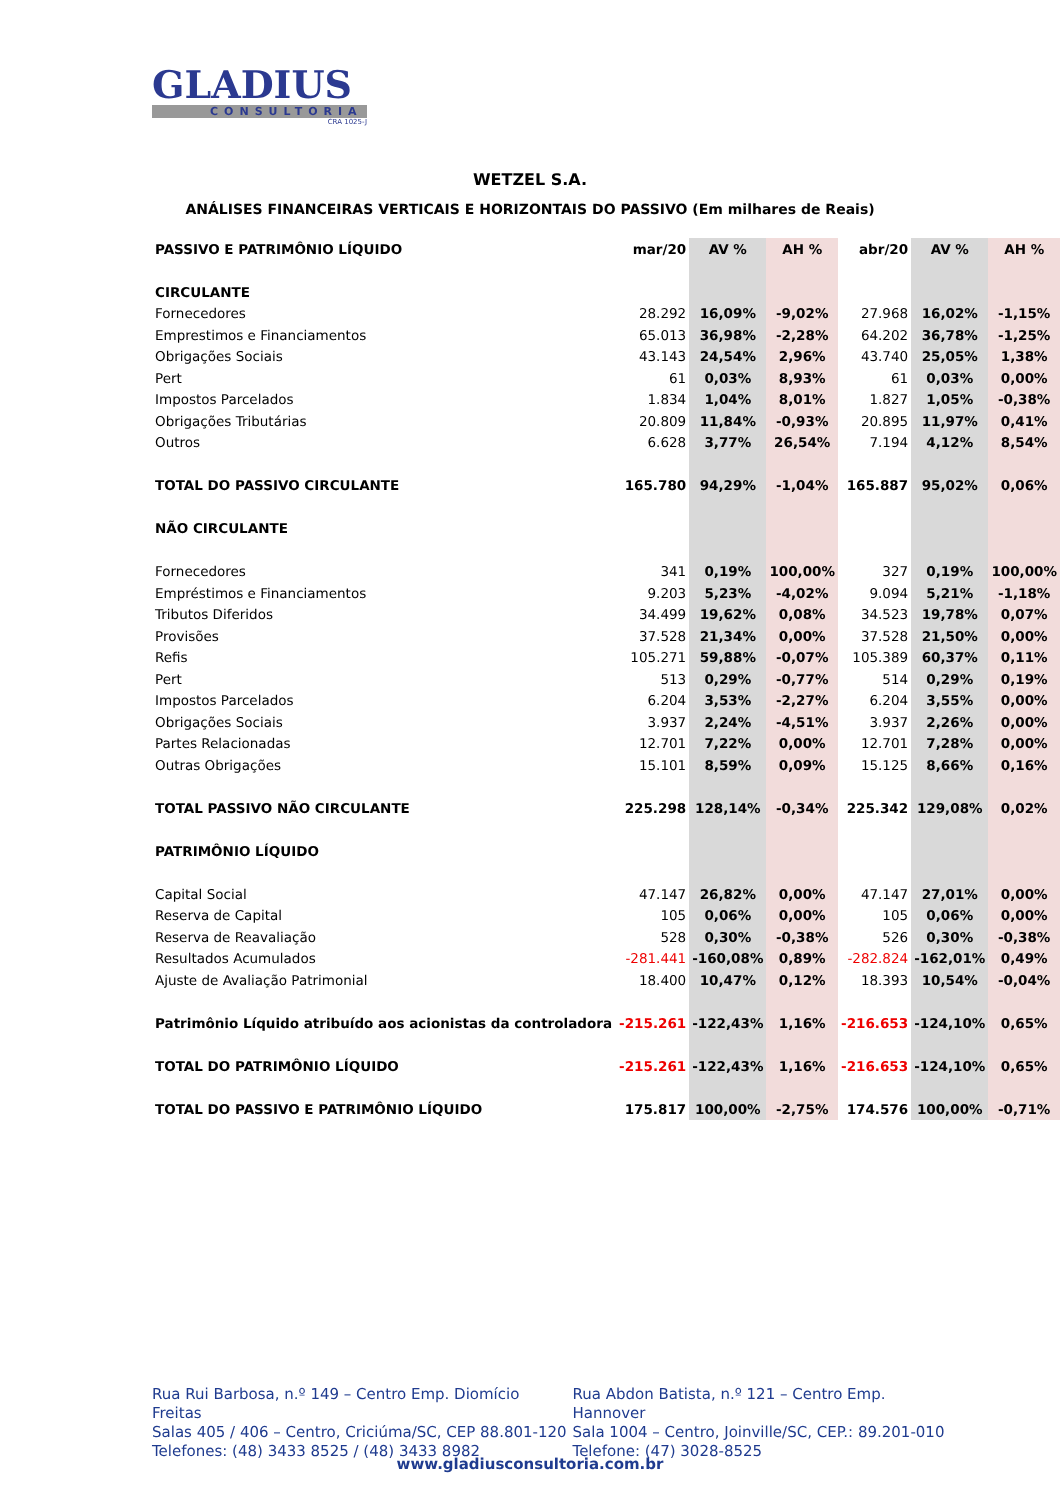GLADIUS
CONSULTORIA
CRA 1025-J
WETZEL S.A.
ANÁLISES FINANCEIRAS VERTICAIS E HORIZONTAIS DO PASSIVO (Em milhares de Reais)
| PASSIVO E PATRIMÔNIO LÍQUIDO | mar/20 | AV % | AH % | abr/20 | AV % | AH % |
| --- | --- | --- | --- | --- | --- | --- |
| CIRCULANTE | | | | | | |
| Fornecedores | 28.292 | 16,09% | -9,02% | 27.968 | 16,02% | -1,15% |
| Emprestimos e Financiamentos | 65.013 | 36,98% | -2,28% | 64.202 | 36,78% | -1,25% |
| Obrigações Sociais | 43.143 | 24,54% | 2,96% | 43.740 | 25,05% | 1,38% |
| Pert | 61 | 0,03% | 8,93% | 61 | 0,03% | 0,00% |
| Impostos Parcelados | 1.834 | 1,04% | 8,01% | 1.827 | 1,05% | -0,38% |
| Obrigações Tributárias | 20.809 | 11,84% | -0,93% | 20.895 | 11,97% | 0,41% |
| Outros | 6.628 | 3,77% | 26,54% | 7.194 | 4,12% | 8,54% |
| TOTAL DO PASSIVO CIRCULANTE | 165.780 | 94,29% | -1,04% | 165.887 | 95,02% | 0,06% |
| NÃO CIRCULANTE | | | | | | |
| Fornecedores | 341 | 0,19% | 100,00% | 327 | 0,19% | 100,00% |
| Empréstimos e Financiamentos | 9.203 | 5,23% | -4,02% | 9.094 | 5,21% | -1,18% |
| Tributos Diferidos | 34.499 | 19,62% | 0,08% | 34.523 | 19,78% | 0,07% |
| Provisões | 37.528 | 21,34% | 0,00% | 37.528 | 21,50% | 0,00% |
| Refis | 105.271 | 59,88% | -0,07% | 105.389 | 60,37% | 0,11% |
| Pert | 513 | 0,29% | -0,77% | 514 | 0,29% | 0,19% |
| Impostos Parcelados | 6.204 | 3,53% | -2,27% | 6.204 | 3,55% | 0,00% |
| Obrigações Sociais | 3.937 | 2,24% | -4,51% | 3.937 | 2,26% | 0,00% |
| Partes Relacionadas | 12.701 | 7,22% | 0,00% | 12.701 | 7,28% | 0,00% |
| Outras Obrigações | 15.101 | 8,59% | 0,09% | 15.125 | 8,66% | 0,16% |
| TOTAL PASSIVO NÃO CIRCULANTE | 225.298 | 128,14% | -0,34% | 225.342 | 129,08% | 0,02% |
| PATRIMÔNIO LÍQUIDO | | | | | | |
| Capital Social | 47.147 | 26,82% | 0,00% | 47.147 | 27,01% | 0,00% |
| Reserva de Capital | 105 | 0,06% | 0,00% | 105 | 0,06% | 0,00% |
| Reserva de Reavaliação | 528 | 0,30% | -0,38% | 526 | 0,30% | -0,38% |
| Resultados Acumulados | -281.441 | -160,08% | 0,89% | -282.824 | -162,01% | 0,49% |
| Ajuste de Avaliação Patrimonial | 18.400 | 10,47% | 0,12% | 18.393 | 10,54% | -0,04% |
| Patrimônio Líquido atribuído aos acionistas da controladora | -215.261 | -122,43% | 1,16% | -216.653 | -124,10% | 0,65% |
| TOTAL DO PATRIMÔNIO LÍQUIDO | -215.261 | -122,43% | 1,16% | -216.653 | -124,10% | 0,65% |
| TOTAL DO PASSIVO E PATRIMÔNIO LÍQUIDO | 175.817 | 100,00% | -2,75% | 174.576 | 100,00% | -0,71% |
Rua Rui Barbosa, n.º 149 – Centro Emp. Diomício Freitas
Salas 405 / 406 – Centro, Criciúma/SC, CEP 88.801-120
Telefones: (48) 3433 8525 / (48) 3433 8982
Rua Abdon Batista, n.º 121 – Centro Emp. Hannover
Sala 1004 – Centro, Joinville/SC, CEP.: 89.201-010
Telefone: (47) 3028-8525
www.gladiusconsultoria.com.br